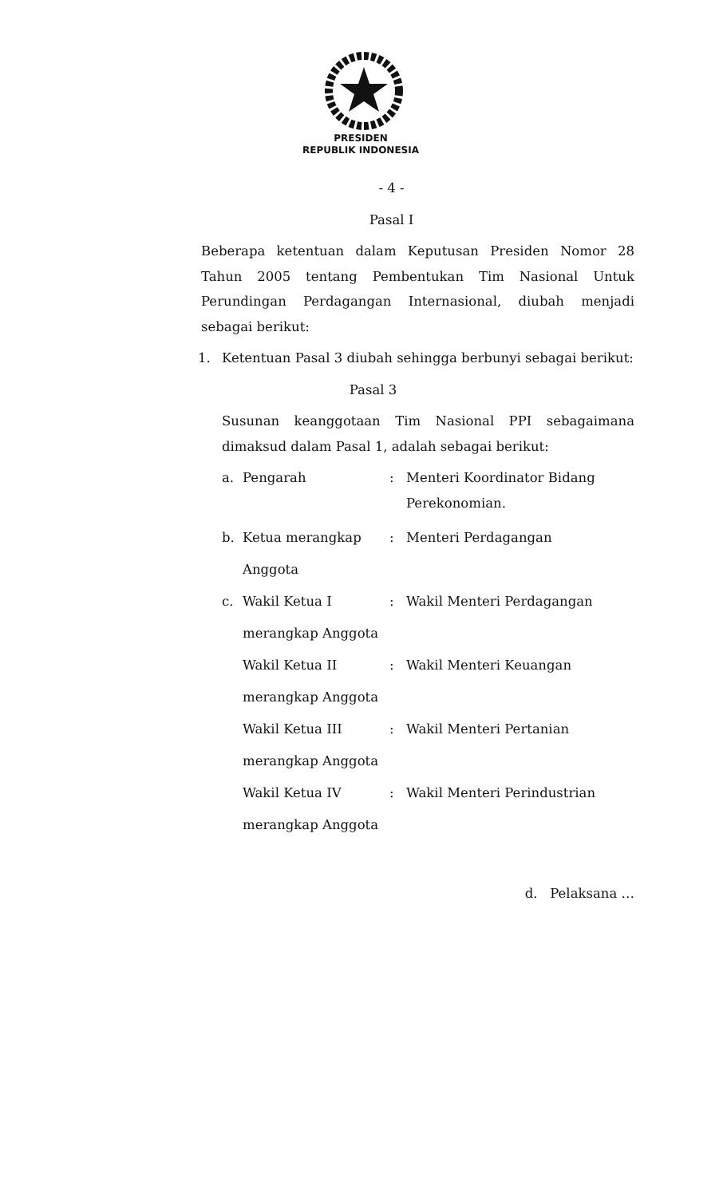PRESIDEN
REPUBLIK INDONESIA
- 4 -
Pasal I
Beberapa ketentuan dalam Keputusan Presiden Nomor 28 Tahun 2005 tentang Pembentukan Tim Nasional Untuk Perundingan Perdagangan Internasional, diubah menjadi sebagai berikut:
1.
Ketentuan Pasal 3 diubah sehingga berbunyi sebagai berikut:
Pasal 3
Susunan keanggotaan Tim Nasional PPI sebagaimana dimaksud dalam Pasal 1, adalah sebagai berikut:
a. Pengarah: Menteri Koordinator Bidang Perekonomian.
b. Ketua merangkap Anggota: Menteri Perdagangan
c. Wakil Ketua I merangkap Anggota: Wakil Menteri Perdagangan
Wakil Ketua II merangkap Anggota: Wakil Menteri Keuangan
Wakil Ketua III merangkap Anggota: Wakil Menteri Pertanian
Wakil Ketua IV merangkap Anggota: Wakil Menteri Perindustrian
d. Pelaksana …